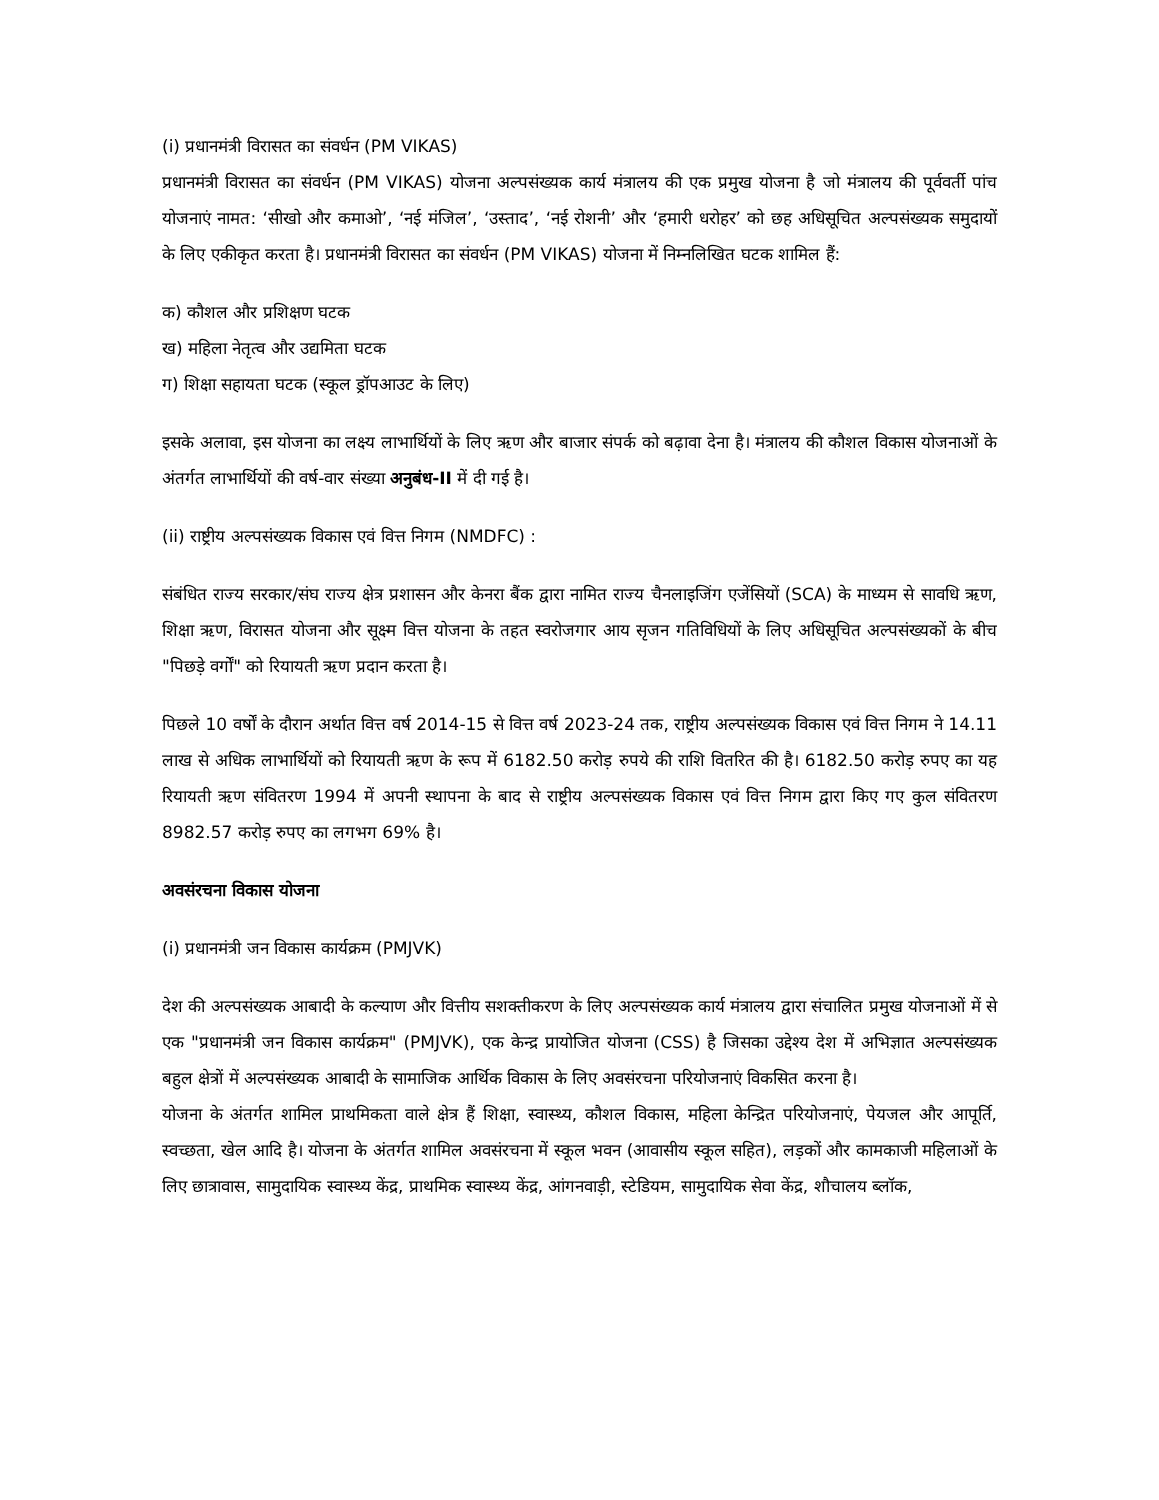(i) प्रधानमंत्री विरासत का संवर्धन (PM VIKAS)
प्रधानमंत्री विरासत का संवर्धन (PM VIKAS) योजना अल्पसंख्यक कार्य मंत्रालय की एक प्रमुख योजना है जो मंत्रालय की पूर्ववर्ती पांच योजनाएं नामत: ‘सीखो और कमाओ’, ‘नई मंजिल’, ‘उस्ताद’, ‘नई रोशनी’ और ‘हमारी धरोहर’ को छह अधिसूचित अल्पसंख्यक समुदायों के लिए एकीकृत करता है। प्रधानमंत्री विरासत का संवर्धन (PM VIKAS) योजना में निम्नलिखित घटक शामिल हैं:
क) कौशल और प्रशिक्षण घटक
ख) महिला नेतृत्व और उद्यमिता घटक
ग) शिक्षा सहायता घटक (स्कूल ड्रॉपआउट के लिए)
इसके अलावा, इस योजना का लक्ष्य लाभार्थियों के लिए ऋण और बाजार संपर्क को बढ़ावा देना है। मंत्रालय की कौशल विकास योजनाओं के अंतर्गत लाभार्थियों की वर्ष-वार संख्या अनुबंध-II में दी गई है।
(ii) राष्ट्रीय अल्पसंख्यक विकास एवं वित्त निगम (NMDFC) :
संबंधित राज्य सरकार/संघ राज्य क्षेत्र प्रशासन और केनरा बैंक द्वारा नामित राज्य चैनलाइजिंग एजेंसियों (SCA) के माध्यम से सावधि ऋण, शिक्षा ऋण, विरासत योजना और सूक्ष्म वित्त योजना के तहत स्वरोजगार आय सृजन गतिविधियों के लिए अधिसूचित अल्पसंख्यकों के बीच "पिछड़े वर्गों" को रियायती ऋण प्रदान करता है।
पिछले 10 वर्षों के दौरान अर्थात वित्त वर्ष 2014-15 से वित्त वर्ष 2023-24 तक, राष्ट्रीय अल्पसंख्यक विकास एवं वित्त निगम ने 14.11 लाख से अधिक लाभार्थियों को रियायती ऋण के रूप में 6182.50 करोड़ रुपये की राशि वितरित की है। 6182.50 करोड़ रुपए का यह रियायती ऋण संवितरण 1994 में अपनी स्थापना के बाद से राष्ट्रीय अल्पसंख्यक विकास एवं वित्त निगम द्वारा किए गए कुल संवितरण 8982.57 करोड़ रुपए का लगभग 69% है।
अवसंरचना विकास योजना
(i) प्रधानमंत्री जन विकास कार्यक्रम (PMJVK)
देश की अल्पसंख्यक आबादी के कल्याण और वित्तीय सशक्तीकरण के लिए अल्पसंख्यक कार्य मंत्रालय द्वारा संचालित प्रमुख योजनाओं में से एक "प्रधानमंत्री जन विकास कार्यक्रम" (PMJVK), एक केन्द्र प्रायोजित योजना (CSS) है जिसका उद्देश्य देश में अभिज्ञात अल्पसंख्यक बहुल क्षेत्रों में अल्पसंख्यक आबादी के सामाजिक आर्थिक विकास के लिए अवसंरचना परियोजनाएं विकसित करना है।
योजना के अंतर्गत शामिल प्राथमिकता वाले क्षेत्र हैं शिक्षा, स्वास्थ्य, कौशल विकास, महिला केन्द्रित परियोजनाएं, पेयजल और आपूर्ति, स्वच्छता, खेल आदि है। योजना के अंतर्गत शामिल अवसंरचना में स्कूल भवन (आवासीय स्कूल सहित), लड़कों और कामकाजी महिलाओं के लिए छात्रावास, सामुदायिक स्वास्थ्य केंद्र, प्राथमिक स्वास्थ्य केंद्र, आंगनवाड़ी, स्टेडियम, सामुदायिक सेवा केंद्र, शौचालय ब्लॉक,